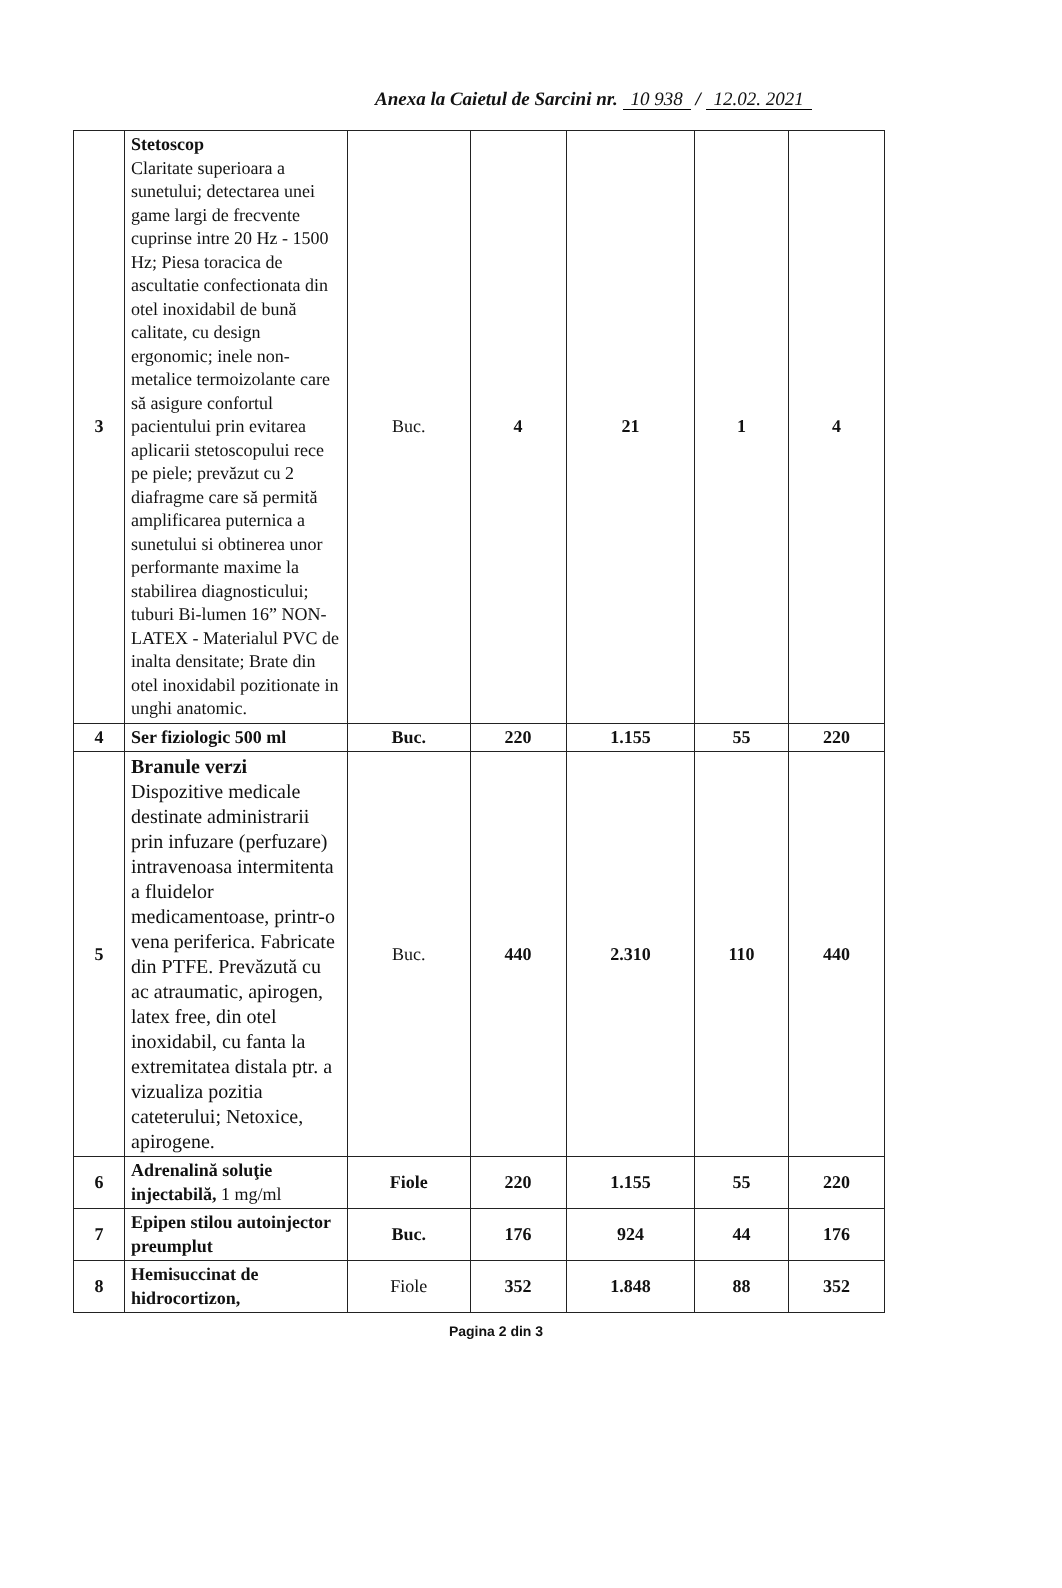Anexa la Caietul de Sarcini nr. 10 938 / 12.02. 2021
| 3 | Stetoscop Claritate superioara a sunetului; detectarea unei game largi de frecvente cuprinse intre 20 Hz - 1500 Hz; Piesa toracica de ascultatie confectionata din otel inoxidabil de bună calitate, cu design ergonomic; inele non-metalice termoizolante care să asigure confortul pacientului prin evitarea aplicarii stetoscopului rece pe piele; prevăzut cu 2 diafragme care să permită amplificarea puternica a sunetului si obtinerea unor performante maxime la stabilirea diagnosticului; tuburi Bi-lumen 16” NON-LATEX - Materialul PVC de inalta densitate; Brate din otel inoxidabil pozitionate in unghi anatomic. | Buc. | 4 | 21 | 1 | 4 |
| 4 | Ser fiziologic 500 ml | Buc. | 220 | 1.155 | 55 | 220 |
| 5 | Branule verzi Dispozitive medicale destinate administrarii prin infuzare (perfuzare) intravenoasa intermitenta a fluidelor medicamentoase, printr-o vena periferica. Fabricate din PTFE. Prevăzută cu ac atraumatic, apirogen, latex free, din otel inoxidabil, cu fanta la extremitatea distala ptr. a vizualiza pozitia cateterului; Netoxice, apirogene. | Buc. | 440 | 2.310 | 110 | 440 |
| 6 | Adrenalină soluţie injectabilă, 1 mg/ml | Fiole | 220 | 1.155 | 55 | 220 |
| 7 | Epipen stilou autoinjector preumplut | Buc. | 176 | 924 | 44 | 176 |
| 8 | Hemisuccinat de hidrocortizon, | Fiole | 352 | 1.848 | 88 | 352 |
Pagina 2 din 3